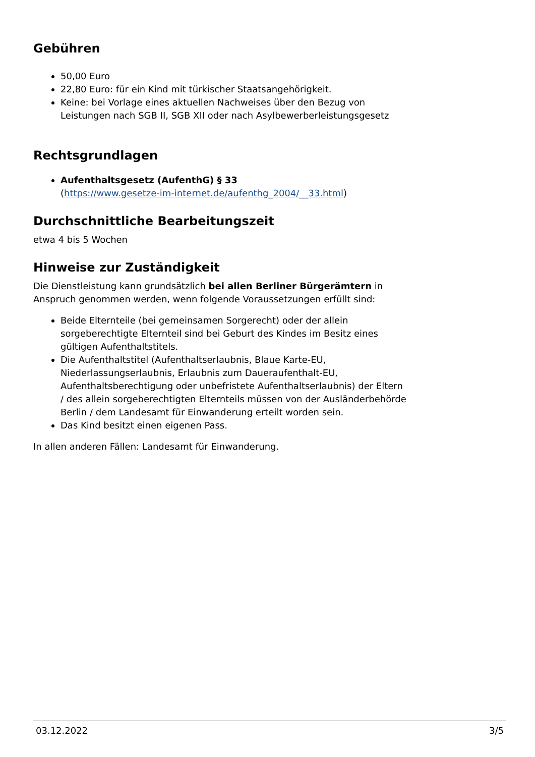Gebühren
50,00 Euro
22,80 Euro: für ein Kind mit türkischer Staatsangehörigkeit.
Keine: bei Vorlage eines aktuellen Nachweises über den Bezug von Leistungen nach SGB II, SGB XII oder nach Asylbewerberleistungsgesetz
Rechtsgrundlagen
Aufenthaltsgesetz (AufenthG) § 33
(https://www.gesetze-im-internet.de/aufenthg_2004/__33.html)
Durchschnittliche Bearbeitungszeit
etwa 4 bis 5 Wochen
Hinweise zur Zuständigkeit
Die Dienstleistung kann grundsätzlich bei allen Berliner Bürgerämtern in Anspruch genommen werden, wenn folgende Voraussetzungen erfüllt sind:
Beide Elternteile (bei gemeinsamen Sorgerecht) oder der allein sorgeberechtigte Elternteil sind bei Geburt des Kindes im Besitz eines gültigen Aufenthaltstitels.
Die Aufenthaltstitel (Aufenthaltserlaubnis, Blaue Karte-EU, Niederlassungserlaubnis, Erlaubnis zum Daueraufenthalt-EU, Aufenthaltsberechtigung oder unbefristete Aufenthaltserlaubnis) der Eltern / des allein sorgeberechtigten Elternteils müssen von der Ausländerbehörde Berlin / dem Landesamt für Einwanderung erteilt worden sein.
Das Kind besitzt einen eigenen Pass.
In allen anderen Fällen: Landesamt für Einwanderung.
03.12.2022 3/5